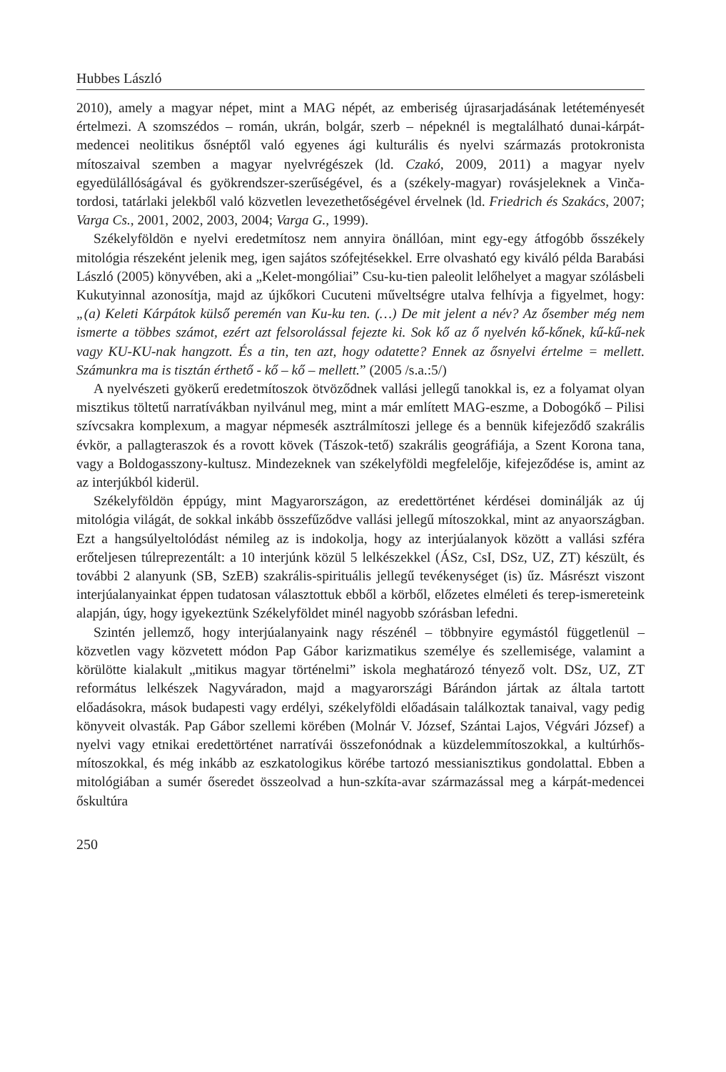Hubbes László
2010), amely a magyar népet, mint a MAG népét, az emberiség újrasarjadásának letéteményesét értelmezi. A szomszédos – román, ukrán, bolgár, szerb – népeknél is megtalálható dunai-kárpát-medencei neolitikus ősnéptől való egyenes ági kulturális és nyelvi származás protokronista mítoszaival szemben a magyar nyelvrégészek (ld. Czakó, 2009, 2011) a magyar nyelv egyedülállóságával és gyökrendszer-szerűségével, és a (székely-magyar) rovásjeleknek a Vinča-tordosi, tatárlaki jelekből való közvetlen levezethetőségével érvelnek (ld. Friedrich és Szakács, 2007; Varga Cs., 2001, 2002, 2003, 2004; Varga G., 1999).
Székelyföldön e nyelvi eredetmítosz nem annyira önállóan, mint egy-egy átfogóbb ősszékely mitológia részeként jelenik meg, igen sajátos szófejtésekkel. Erre olvasható egy kiváló példa Barabási László (2005) könyvében, aki a „Kelet-mongóliai” Csu-ku-tien paleolit lelőhelyet a magyar szólásbeli Kukutyinnal azonosítja, majd az újkőkori Cucuteni műveltségre utalva felhívja a figyelmet, hogy: „(a) Keleti Kárpátok külső peremén van Ku-ku ten. (…) De mit jelent a név? Az ősember még nem ismerte a többes számot, ezért azt felsorolással fejezte ki. Sok kő az ő nyelvén kő-kőnek, kű-kű-nek vagy KU-KU-nak hangzott. És a tin, ten azt, hogy odatette? Ennek az ősnyelvi értelme = mellett. Számunkra ma is tisztán érthető - kő – kő – mellett.” (2005 /s.a.:5/)
A nyelvészeti gyökerű eredetmítoszok ötvöződnek vallási jellegű tanokkal is, ez a folyamat olyan misztikus töltetű narratívákban nyilvánul meg, mint a már említett MAG-eszme, a Dobogókő – Pilisi szívcsakra komplexum, a magyar népmesék asztrálmítoszi jellege és a bennük kifejeződő szakrális évkör, a pallagteraszok és a rovott kövek (Tászok-tető) szakrális geográfiája, a Szent Korona tana, vagy a Boldogasszony-kultusz. Mindezeknek van székelyföldi megfelelője, kifejeződése is, amint az az interjúkból kiderül.
Székelyföldön éppúgy, mint Magyarországon, az eredettörténet kérdései dominálják az új mitológia világát, de sokkal inkább összefűződve vallási jellegű mítoszokkal, mint az anyaországban. Ezt a hangsúlyeltolódást némileg az is indokolja, hogy az interjúalanyok között a vallási szféra erőteljesen túlreprezentált: a 10 interjúnk közül 5 lelkészekkel (ÁSz, CsI, DSz, UZ, ZT) készült, és további 2 alanyunk (SB, SzEB) szakrális-spirituális jellegű tevékenységet (is) űz. Másrészt viszont interjúalanyainkat éppen tudatosan választottuk ebből a körből, előzetes elméleti és terep-ismereteink alapján, úgy, hogy igyekeztünk Székelyföldet minél nagyobb szórásban lefedni.
Szintén jellemző, hogy interjúalanyaink nagy részénél – többnyire egymástól függetlenül – közvetlen vagy közvetett módon Pap Gábor karizmatikus személye és szellemisége, valamint a körülötte kialakult „mitikus magyar történelmi” iskola meghatározó tényező volt. DSz, UZ, ZT református lelkészek Nagyváradon, majd a magyarországi Bárándon jártak az általa tartott előadásokra, mások budapesti vagy erdélyi, székelyföldi előadásain találkoztak tanaival, vagy pedig könyveit olvasták. Pap Gábor szellemi körében (Molnár V. József, Szántai Lajos, Végvári József) a nyelvi vagy etnikai eredettörténet narratívái összefonódnak a küzdelemmítoszokkal, a kultúrhős-mítoszokkal, és még inkább az eszkatologikus körébe tartozó messianisztikus gondolattal. Ebben a mitológiában a sumér őseredet összeolvad a hun-szkíta-avar származással meg a kárpát-medencei őskultúra
250